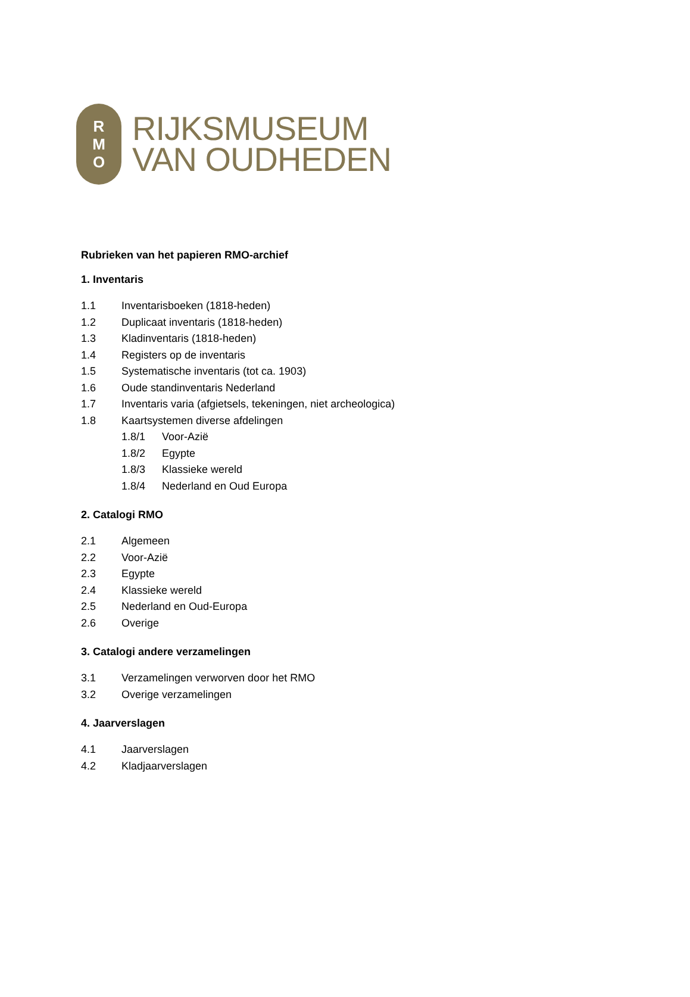R
M
O
RIJKSMUSEUM
VAN OUDHEDEN
Rubrieken van het papieren RMO-archief
1. Inventaris
1.1 Inventarisboeken (1818-heden)
1.2 Duplicaat inventaris (1818-heden)
1.3 Kladinventaris (1818-heden)
1.4 Registers op de inventaris
1.5 Systematische inventaris (tot ca. 1903)
1.6 Oude standinventaris Nederland
1.7 Inventaris varia (afgietsels, tekeningen, niet archeologica)
1.8 Kaartsystemen diverse afdelingen
1.8/1 Voor-Azië
1.8/2 Egypte
1.8/3 Klassieke wereld
1.8/4 Nederland en Oud Europa
2. Catalogi RMO
2.1 Algemeen
2.2 Voor-Azië
2.3 Egypte
2.4 Klassieke wereld
2.5 Nederland en Oud-Europa
2.6 Overige
3. Catalogi andere verzamelingen
3.1 Verzamelingen verworven door het RMO
3.2 Overige verzamelingen
4. Jaarverslagen
4.1 Jaarverslagen
4.2 Kladjaarverslagen